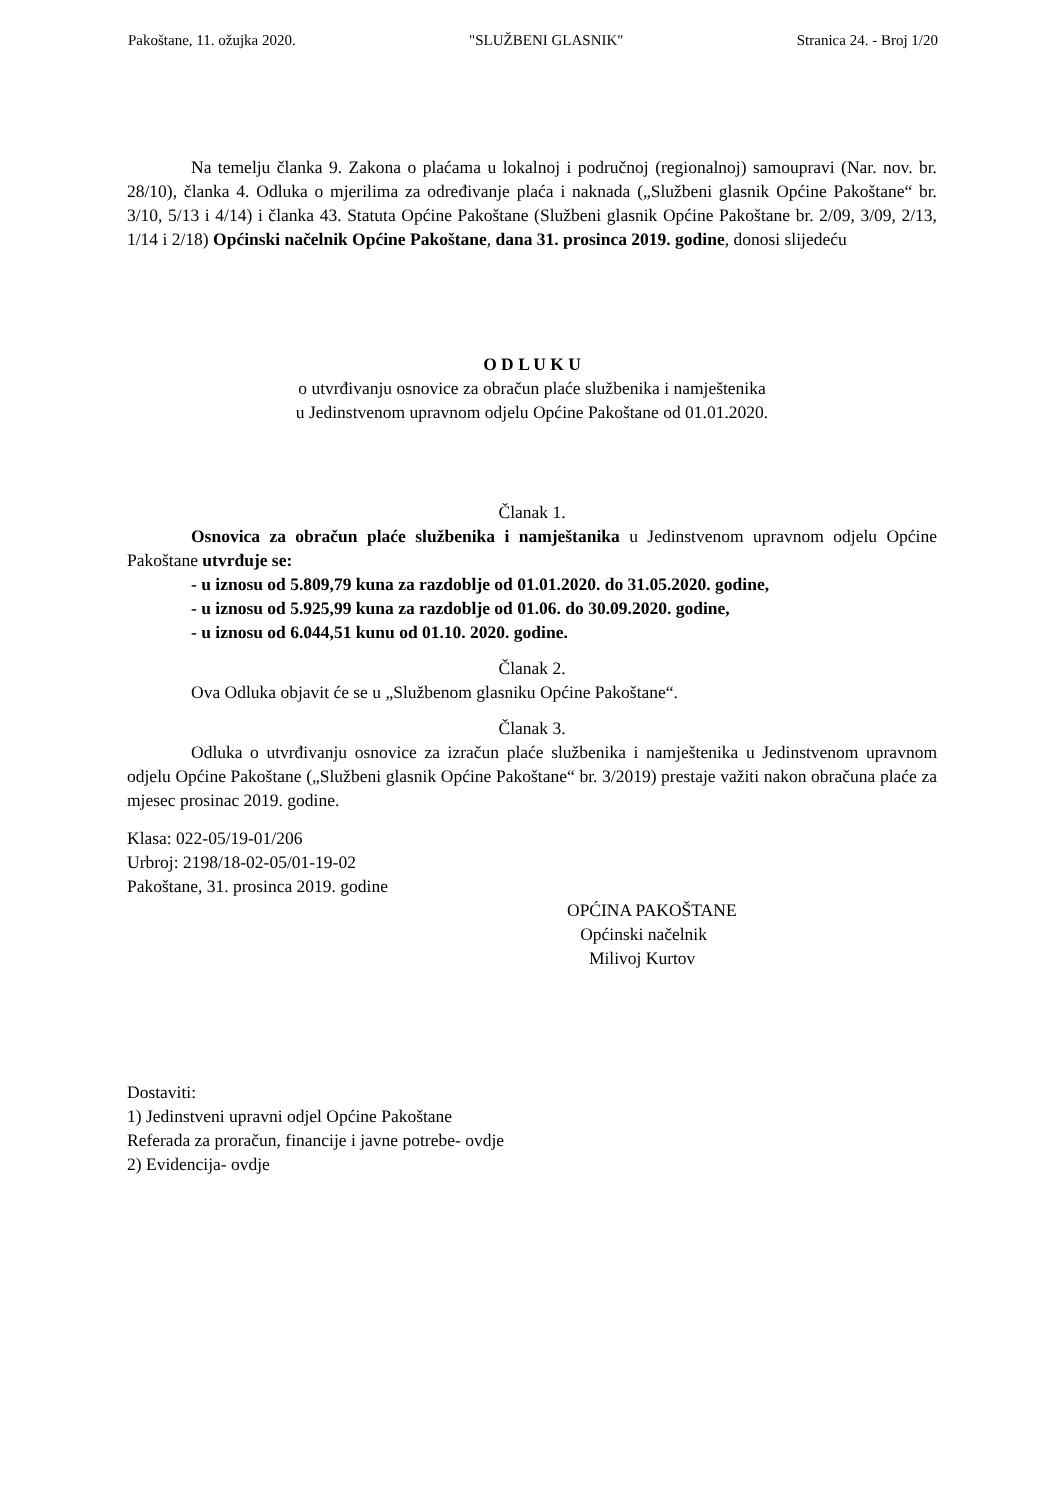Pakoštane, 11. ožujka 2020. "SLUŽBENI GLASNIK" Stranica 24. - Broj 1/20
Na temelju članka 9. Zakona o plaćama u lokalnoj i područnoj (regionalnoj) samoupravi (Nar. nov. br. 28/10), članka 4. Odluka o mjerilima za određivanje plaća i naknada („Službeni glasnik Općine Pakoštane“ br. 3/10, 5/13 i 4/14) i članka 43. Statuta Općine Pakoštane (Službeni glasnik Općine Pakoštane br. 2/09, 3/09, 2/13, 1/14 i 2/18) Općinski načelnik Općine Pakoštane, dana 31. prosinca 2019. godine, donosi slijedeću
O D L U K U
o utvrđivanju osnovice za obračun plaće službenika i namještenika
u Jedinstvenom upravnom odjelu Općine Pakoštane od 01.01.2020.
Članak 1.
Osnovica za obračun plaće službenika i namještanika u Jedinstvenom upravnom odjelu Općine Pakoštane utvrđuje se:
- u iznosu od 5.809,79 kuna za razdoblje od 01.01.2020. do 31.05.2020. godine,
- u iznosu od 5.925,99 kuna za razdoblje od 01.06. do 30.09.2020. godine,
- u iznosu od 6.044,51 kunu od 01.10. 2020. godine.
Članak 2.
Ova Odluka objavit će se u „Službenom glasniku Općine Pakoštane“.
Članak 3.
Odluka o utvrđivanju osnovice za izračun plaće službenika i namještenika u Jedinstvenom upravnom odjelu Općine Pakoštane („Službeni glasnik Općine Pakoštane“ br. 3/2019) prestaje važiti nakon obračuna plaće za mjesec prosinac 2019. godine.
Klasa: 022-05/19-01/206
Urbroj: 2198/18-02-05/01-19-02
Pakoštane, 31. prosinca 2019. godine
OPĆINA PAKOŠTANE
Općinski načelnik
Milivoj Kurtov
Dostaviti:
1) Jedinstveni upravni odjel Općine Pakoštane
Referada za proračun, financije i javne potrebe- ovdje
2) Evidencija- ovdje